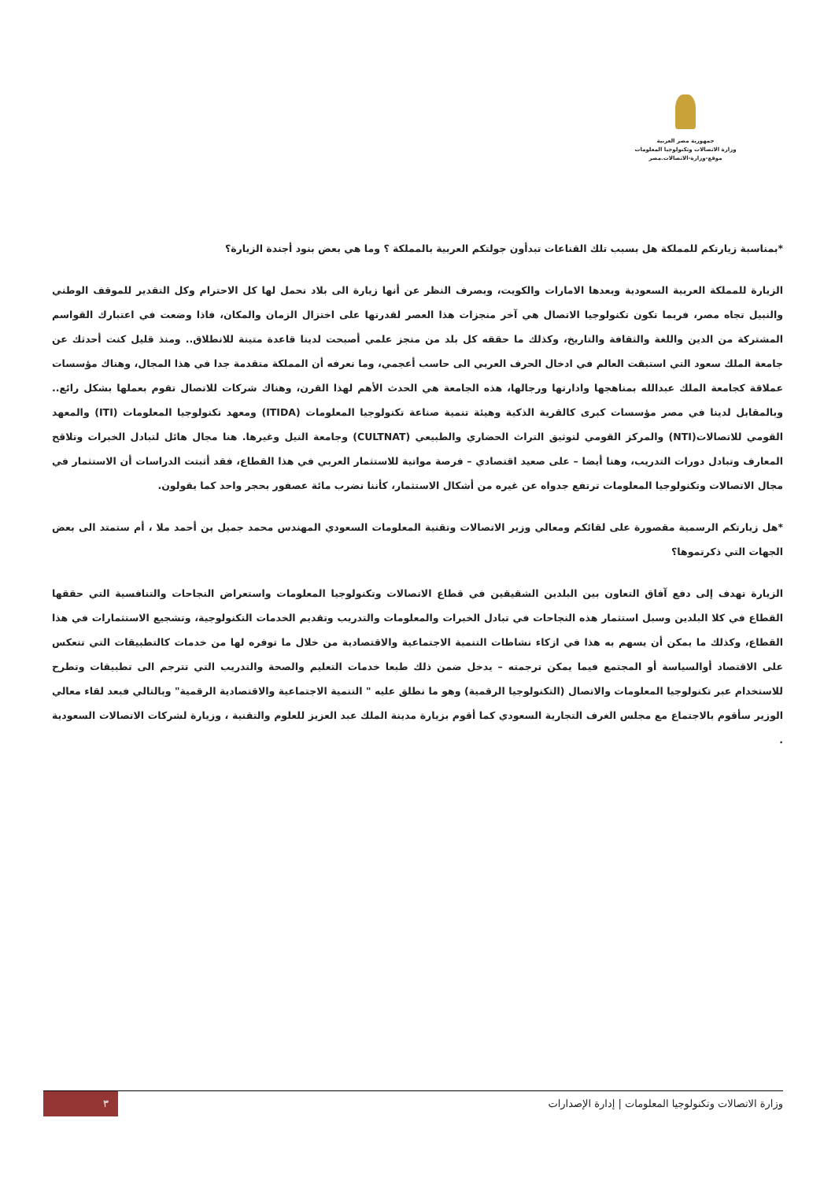جمهورية مصر العربية
وزارة الاتصالات وتكنولوجيا المعلومات
موقع-وزارة-الاتصالات.مصر
*بمناسبة زيارتكم للمملكة هل بسبب تلك القناعات تبدأون جولتكم العربية بالمملكة ؟ وما هي بعض بنود أجندة الزيارة؟
الزيارة للمملكة العربية السعودية وبعدها الامارات والكويت، وبصرف النظر عن أنها زيارة الى بلاد نحمل لها كل الاحترام وكل التقدير للموقف الوطني والنبيل تجاه مصر، فربما تكون تكنولوجيا الاتصال هي آخر منجزات هذا العصر لقدرتها على اختزال الزمان والمكان، فاذا وضعت في اعتبارك القواسم المشتركة من الدين واللغة والثقافة والتاريخ، وكذلك ما حققه كل بلد من منجز علمي أصبحت لدينا قاعدة متينة للانطلاق.. ومنذ قليل كنت أحدثك عن جامعة الملك سعود التي استبقت العالم في ادخال الحرف العربي الى حاسب أعجمي، وما نعرفه أن المملكة متقدمة جدا في هذا المجال، وهناك مؤسسات عملاقة كجامعة الملك عبدالله بمناهجها وادارتها ورجالها، هذه الجامعة هي الحدث الأهم لهذا القرن، وهناك شركات للاتصال تقوم بعملها بشكل رائع.. وبالمقابل لدينا في مصر مؤسسات كبرى كالقرية الذكية وهيئة تنمية صناعة تكنولوجيا المعلومات (ITIDA) ومعهد تكنولوجيا المعلومات (ITI) والمعهد القومي للاتصالات(NTI) والمركز القومي لتوثيق التراث الحضاري والطبيعي (CULTNAT) وجامعة النيل وغيرها. هنا مجال هائل لتبادل الخبرات وتلاقح المعارف وتبادل دورات التدريب، وهنا أيضا – على صعيد اقتصادي – فرصة مواتية للاستثمار العربي في هذا القطاع، فقد أثبتت الدراسات أن الاستثمار في مجال الاتصالات وتكنولوجيا المعلومات ترتفع جدواه عن غيره من أشكال الاستثمار، كأننا نضرب مائة عصفور بحجر واحد كما يقولون.
*هل زيارتكم الرسمية مقصورة على لقائكم ومعالي وزير الاتصالات وتقنية المعلومات السعودي المهندس محمد جميل بن أحمد ملا ، أم ستمتد الى بعض الجهات التي ذكرتموها؟
الزيارة تهدف إلى دفع آفاق التعاون بين البلدين الشقيقين في قطاع الاتصالات وتكنولوجيا المعلومات واستعراض النجاحات والتنافسية التي حققها القطاع في كلا البلدين وسبل استثمار هذه النجاحات في تبادل الخبرات والمعلومات والتدريب وتقديم الخدمات التكنولوجية، وتشجيع الاستثمارات في هذا القطاع، وكذلك ما يمكن أن يسهم به هذا في ازكاء نشاطات التنمية الاجتماعية والاقتصادية من خلال ما توفره لها من خدمات كالتطبيقات التي تنعكس على الاقتصاد أوالسياسة أو المجتمع فيما يمكن ترجمته – يدخل ضمن ذلك طبعا خدمات التعليم والصحة والتدريب التي تترجم الى تطبيقات وتطرح للاستخدام عبر تكنولوجيا المعلومات والاتصال (التكنولوجيا الرقمية) وهو ما نطلق عليه " التنمية الاجتماعية والاقتصادية الرقمية" وبالتالي فبعد لقاء معالي الوزير سأقوم بالاجتماع مع مجلس الغرف التجارية السعودي كما أقوم بزيارة مدينة الملك عبد العزيز للعلوم والتقنية ، وزيارة لشركات الاتصالات السعودية .
وزارة الاتصالات وتكنولوجيا المعلومات | إدارة الإصدارات ٣